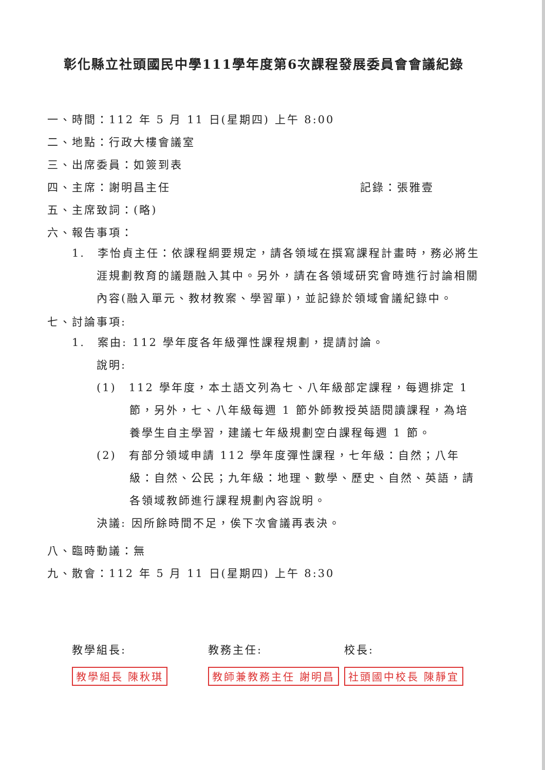彰化縣立社頭國民中學111學年度第6次課程發展委員會會議紀錄
一、時間：112 年 5 月 11 日(星期四) 上午 8:00
二、地點：行政大樓會議室
三、出席委員：如簽到表
四、主席：謝明昌主任 記錄：張雅壹
五、主席致詞：(略)
六、報告事項：
1.　李怡貞主任：依課程綱要規定，請各領域在撰寫課程計畫時，務必將生涯規劃教育的議題融入其中。另外，請在各領域研究會時進行討論相關內容(融入單元、教材教案、學習單)，並記錄於領域會議紀錄中。
七、討論事項:
1.　案由: 112 學年度各年級彈性課程規劃，提請討論。
說明:
(1)　112 學年度，本土語文列為七、八年級部定課程，每週排定 1 節，另外，七、八年級每週 1 節外師教授英語閱讀課程，為培養學生自主學習，建議七年級規劃空白課程每週 1 節。
(2)　有部分領域申請 112 學年度彈性課程，七年級：自然；八年級：自然、公民；九年級：地理、數學、歷史、自然、英語，請各領域教師進行課程規劃內容說明。
決議: 因所餘時間不足，俟下次會議再表決。
八、臨時動議：無
九、散會：112 年 5 月 11 日(星期四) 上午 8:30
教學組長:
教學組長 陳秋琪
教務主任:
教師兼教務主任 謝明昌
校長:
社頭國中校長 陳靜宜